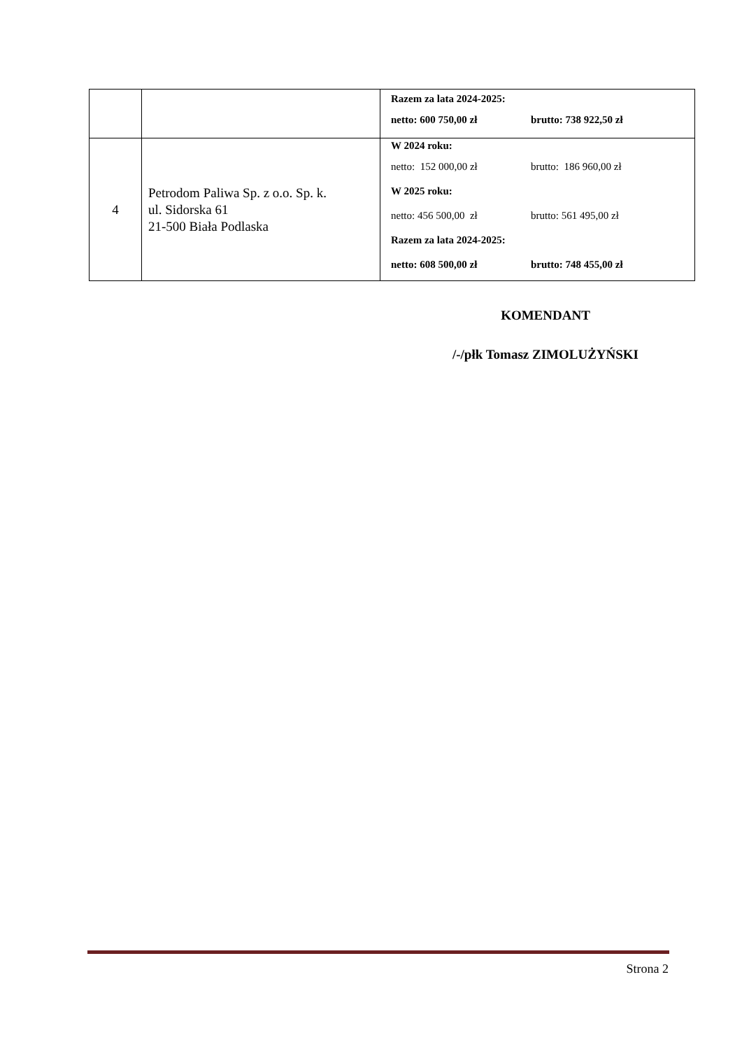| | | Razem za lata 2024-2025: netto: 600 750,00 zł brutto: 738 922,50 zł |
| 4 | Petrodom Paliwa Sp. z o.o. Sp. k. ul. Sidorska 61 21-500 Biała Podlaska | W 2024 roku: netto: 152 000,00 zł brutto: 186 960,00 zł W 2025 roku: netto: 456 500,00 zł brutto: 561 495,00 zł Razem za lata 2024-2025: netto: 608 500,00 zł brutto: 748 455,00 zł |
KOMENDANT
/-/płk Tomasz ZIMOLUŻYŃSKI
Strona 2